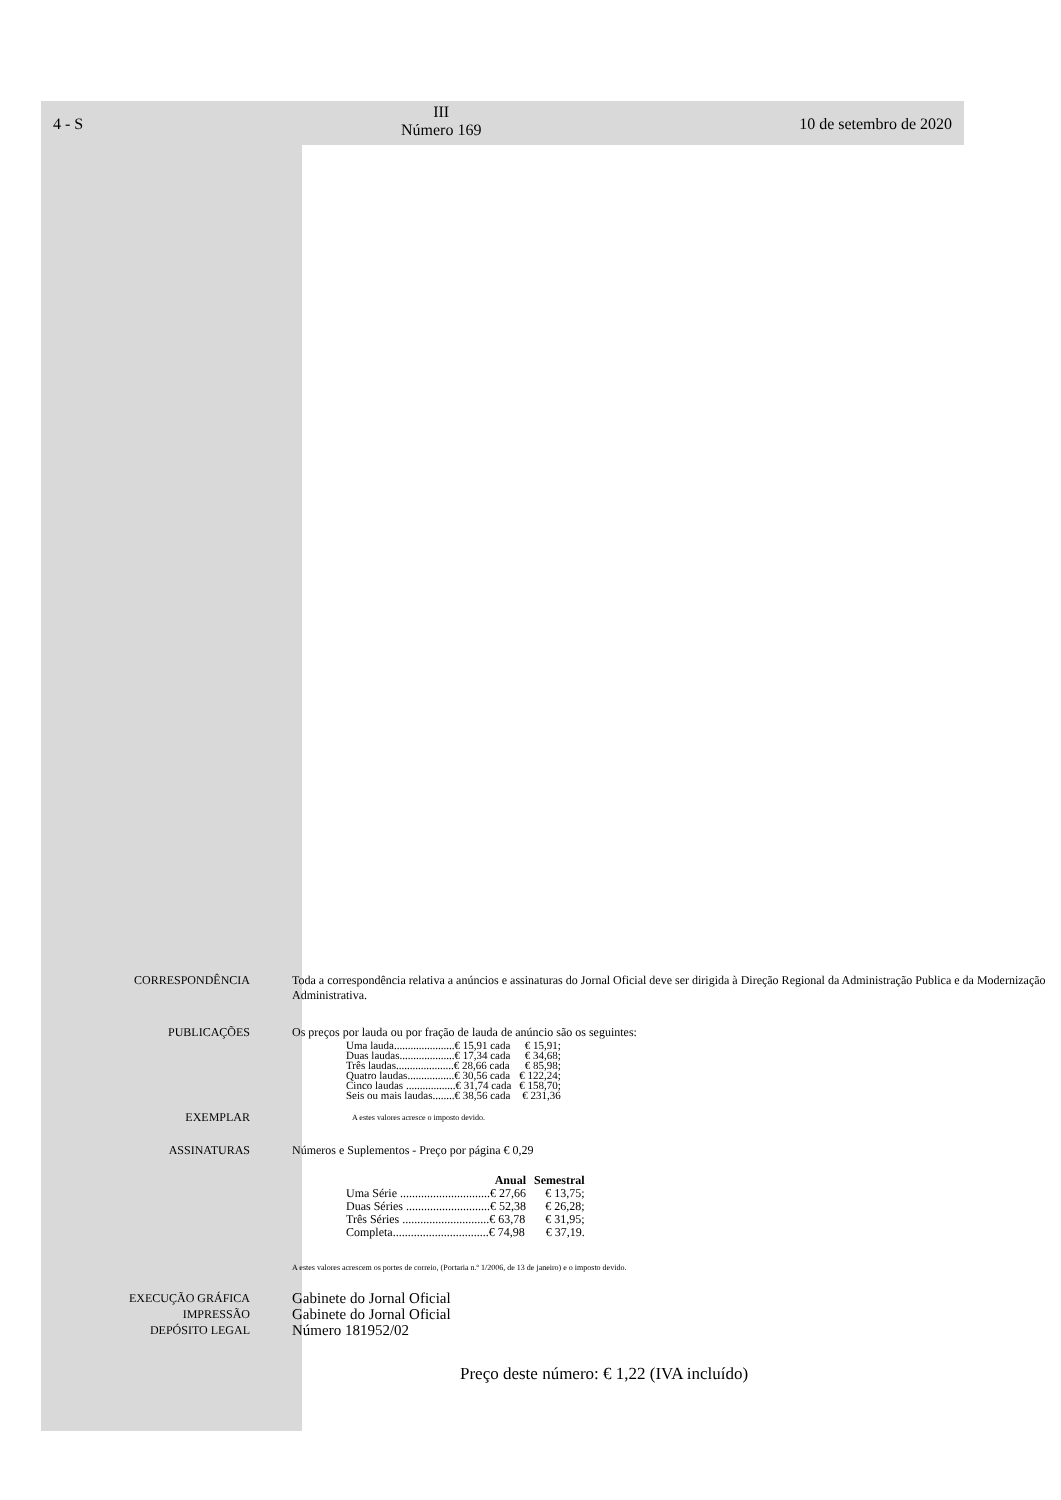4 - S
III
Número 169
10 de setembro de 2020
CORRESPONDÊNCIA Toda a correspondência relativa a anúncios e assinaturas do Jornal Oficial deve ser dirigida à Direção Regional da Administração Publica e da Modernização Administrativa.
PUBLICAÇÕES Os preços por lauda ou por fração de lauda de anúncio são os seguintes:
| Uma lauda......................€ 15,91 cada | € 15,91; |
| Duas laudas....................€ 17,34 cada | € 34,68; |
| Três laudas.....................€ 28,66 cada | € 85,98; |
| Quatro laudas.................€ 30,56 cada | € 122,24; |
| Cinco laudas ..................€ 31,74 cada | € 158,70; |
| Seis ou mais laudas........€ 38,56 cada | € 231,36 |
EXEMPLAR
A estes valores acresce o imposto devido.
ASSINATURAS Números e Suplementos - Preço por página € 0,29
| Anual | Semestral |
| --- | --- |
| Uma Série ..............................€ 27,66 | € 13,75; |
| Duas Séries ............................€ 52,38 | € 26,28; |
| Três Séries .............................€ 63,78 | € 31,95; |
| Completa................................€ 74,98 | € 37,19. |
A estes valores acrescem os portes de correio, (Portaria n.º 1/2006, de 13 de janeiro) e o imposto devido.
EXECUÇÃO GRÁFICA
IMPRESSÃO
DEPÓSITO LEGAL
Gabinete do Jornal Oficial
Gabinete do Jornal Oficial
Número 181952/02
Preço deste número: € 1,22 (IVA incluído)